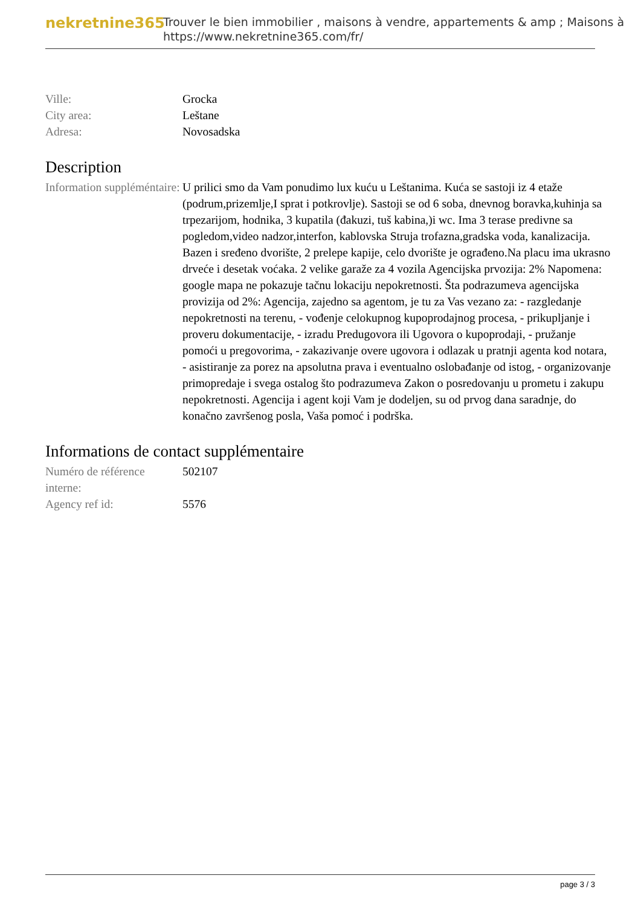nekretnine365
Trouver le bien immobilier , maisons à vendre, appartements & amp ; Maisons à
https://www.nekretnine365.com/fr/
| Ville: | Grocka |
| City area: | Leštane |
| Adresa: | Novosadska |
Description
| Information suppléméntaire: | U prilici smo da Vam ponudimo lux kuću u Leštanima. Kuća se sastoji iz 4 etaže (podrum,prizemlje,I sprat i potkrovlje). Sastoji se od 6 soba, dnevnog boravka,kuhinja sa trpezarijom, hodnika, 3 kupatila (đakuzi, tuš kabina,)i wc. Ima 3 terase predivne sa pogledom,video nadzor,interfon, kablovska Struja trofazna,gradska voda, kanalizacija. Bazen i sređeno dvorište, 2 prelepe kapije, celo dvorište je ograđeno.Na placu ima ukrasno drveće i desetak voćaka. 2 velike garaže za 4 vozila Agencijska prvozija: 2% Napomena: google mapa ne pokazuje tačnu lokaciju nepokretnosti. Šta podrazumeva agencijska provizija od 2%: Agencija, zajedno sa agentom, je tu za Vas vezano za: - razgledanje nepokretnosti na terenu, - vođenje celokupnog kupoprodajnog procesa, - prikupljanje i proveru dokumentacije, - izradu Predugovora ili Ugovora o kupoprodaji, - pružanje pomoći u pregovorima, - zakazivanje overe ugovora i odlazak u pratnji agenta kod notara, - asistiranje za porez na apsolutna prava i eventualno oslobađanje od istog, - organizovanje primopredaje i svega ostalog što podrazumeva Zakon o posredovanju u prometu i zakupu nepokretnosti. Agencija i agent koji Vam je dodeljen, su od prvog dana saradnje, do konačno završenog posla, Vaša pomoć i podrška. |
Informations de contact supplémentaire
| Numéro de référence interne: | 502107 |
| Agency ref id: | 5576 |
page 3 / 3